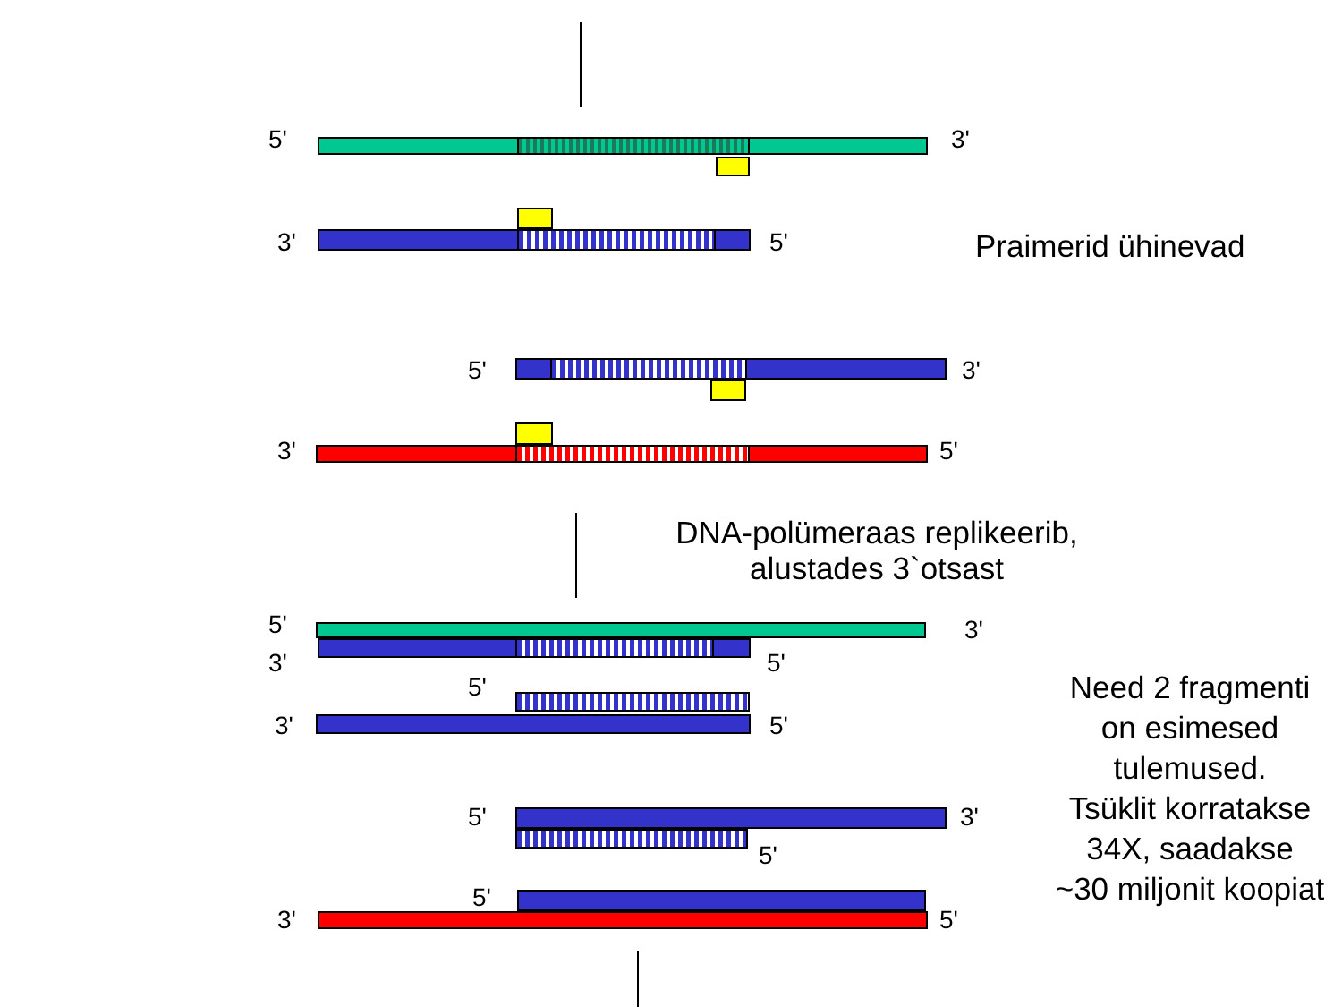5' 3'
3' 5'
5' 3'
3' 5'
5' 3'
3' 5'
5'
3' 5'
5' 3'
5'
5'
3' 5'
Praimerid ühinevad
DNA-polümeraas replikeerib,
alustades 3`otsast
Need 2 fragmenti
on esimesed
tulemused.
Tsüklit korratakse
34X, saadakse
~30 miljonit koopiat